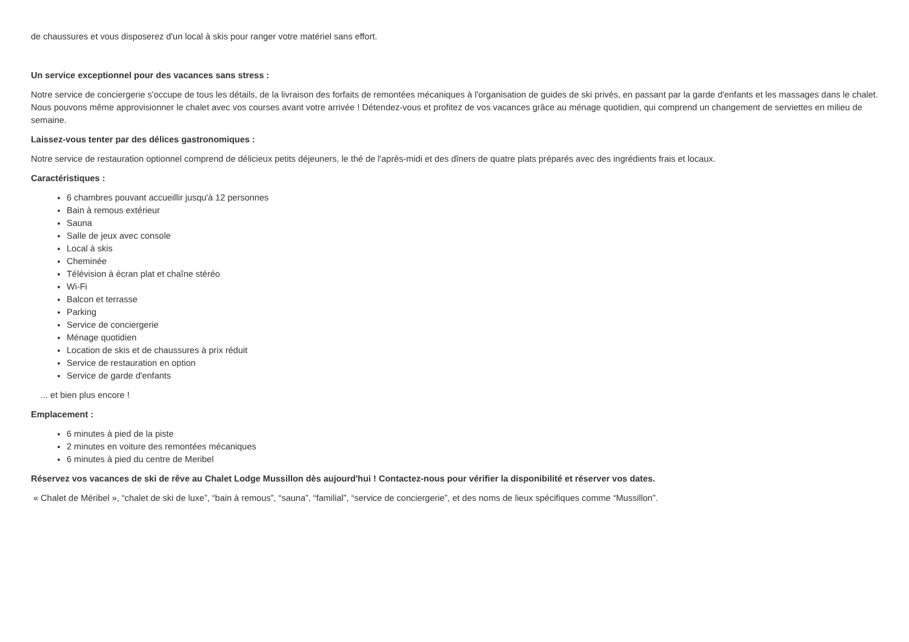de chaussures et vous disposerez d'un local à skis pour ranger votre matériel sans effort.
Un service exceptionnel pour des vacances sans stress :
Notre service de conciergerie s'occupe de tous les détails, de la livraison des forfaits de remontées mécaniques à l'organisation de guides de ski privés, en passant par la garde d'enfants et les massages dans le chalet. Nous pouvons même approvisionner le chalet avec vos courses avant votre arrivée ! Détendez-vous et profitez de vos vacances grâce au ménage quotidien, qui comprend un changement de serviettes en milieu de semaine.
Laissez-vous tenter par des délices gastronomiques :
Notre service de restauration optionnel comprend de délicieux petits déjeuners, le thé de l'après-midi et des dîners de quatre plats préparés avec des ingrédients frais et locaux.
Caractéristiques :
6 chambres pouvant accueillir jusqu'à 12 personnes
Bain à remous extérieur
Sauna
Salle de jeux avec console
Local à skis
Cheminée
Télévision à écran plat et chaîne stéréo
Wi-Fi
Balcon et terrasse
Parking
Service de conciergerie
Ménage quotidien
Location de skis et de chaussures à prix réduit
Service de restauration en option
Service de garde d'enfants
... et bien plus encore !
Emplacement :
6 minutes à pied de la piste
2 minutes en voiture des remontées mécaniques
6 minutes à pied du centre de Meribel
Réservez vos vacances de ski de rêve au Chalet Lodge Mussillon dès aujourd'hui ! Contactez-nous pour vérifier la disponibilité et réserver vos dates.
« Chalet de Méribel », “chalet de ski de luxe”, “bain à remous”, “sauna”, “familial”, “service de conciergerie”, et des noms de lieux spécifiques comme “Mussillon”.